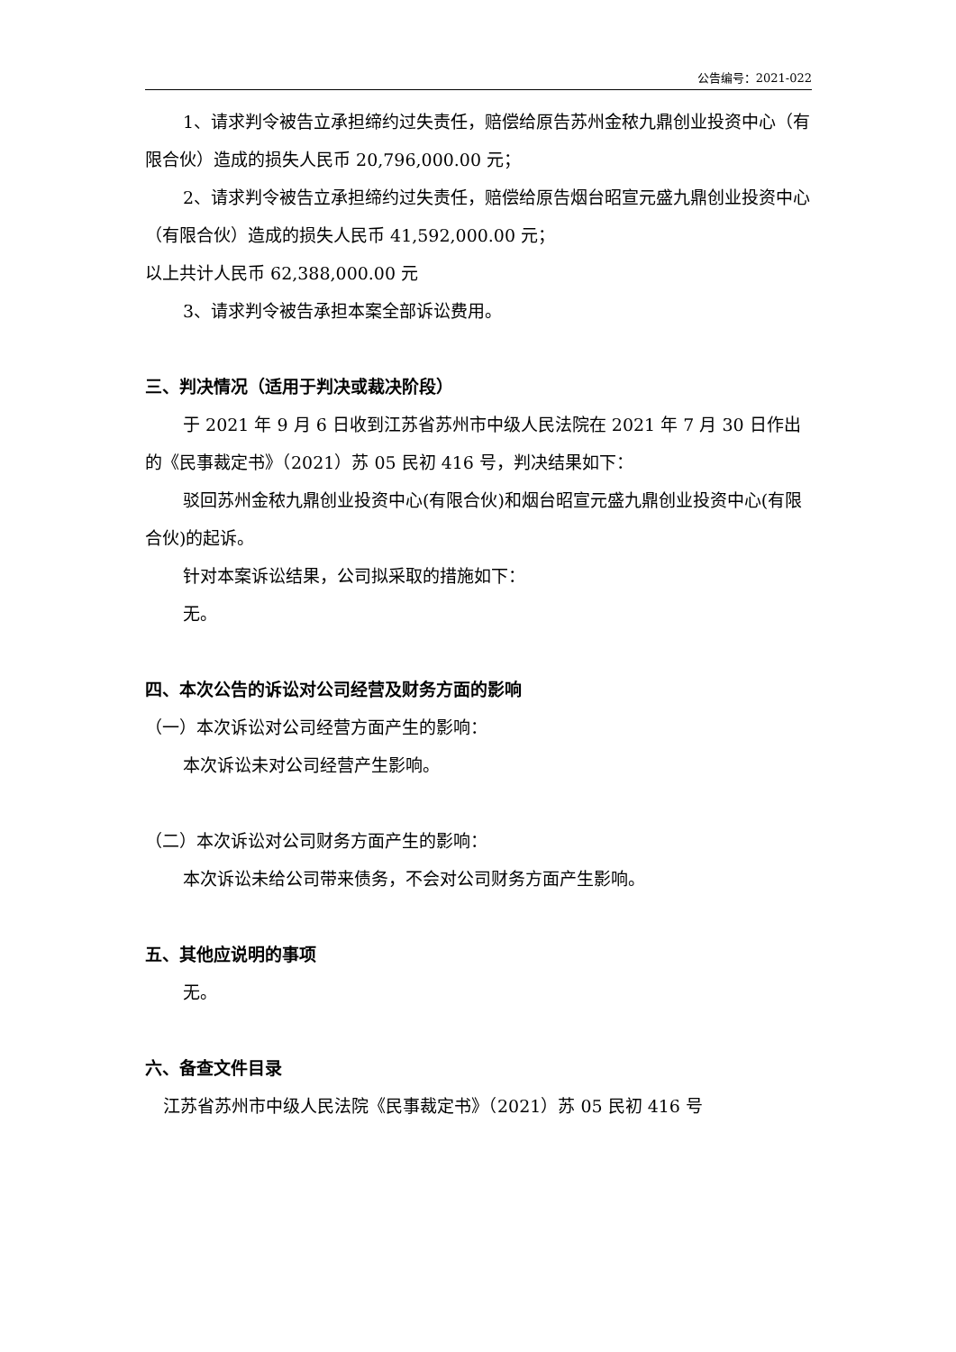公告编号：2021-022
1、请求判令被告立承担缔约过失责任，赔偿给原告苏州金秾九鼎创业投资中心（有限合伙）造成的损失人民币 20,796,000.00 元；
2、请求判令被告立承担缔约过失责任，赔偿给原告烟台昭宣元盛九鼎创业投资中心（有限合伙）造成的损失人民币 41,592,000.00 元；
以上共计人民币 62,388,000.00 元
3、请求判令被告承担本案全部诉讼费用。
三、判决情况（适用于判决或裁决阶段）
于 2021 年 9 月 6 日收到江苏省苏州市中级人民法院在 2021 年 7 月 30 日作出的《民事裁定书》（2021）苏 05 民初 416 号，判决结果如下：
驳回苏州金秾九鼎创业投资中心(有限合伙)和烟台昭宣元盛九鼎创业投资中心(有限合伙)的起诉。
针对本案诉讼结果，公司拟采取的措施如下：
无。
四、本次公告的诉讼对公司经营及财务方面的影响
（一）本次诉讼对公司经营方面产生的影响：
本次诉讼未对公司经营产生影响。
（二）本次诉讼对公司财务方面产生的影响：
本次诉讼未给公司带来债务，不会对公司财务方面产生影响。
五、其他应说明的事项
无。
六、备查文件目录
江苏省苏州市中级人民法院《民事裁定书》（2021）苏 05 民初 416 号